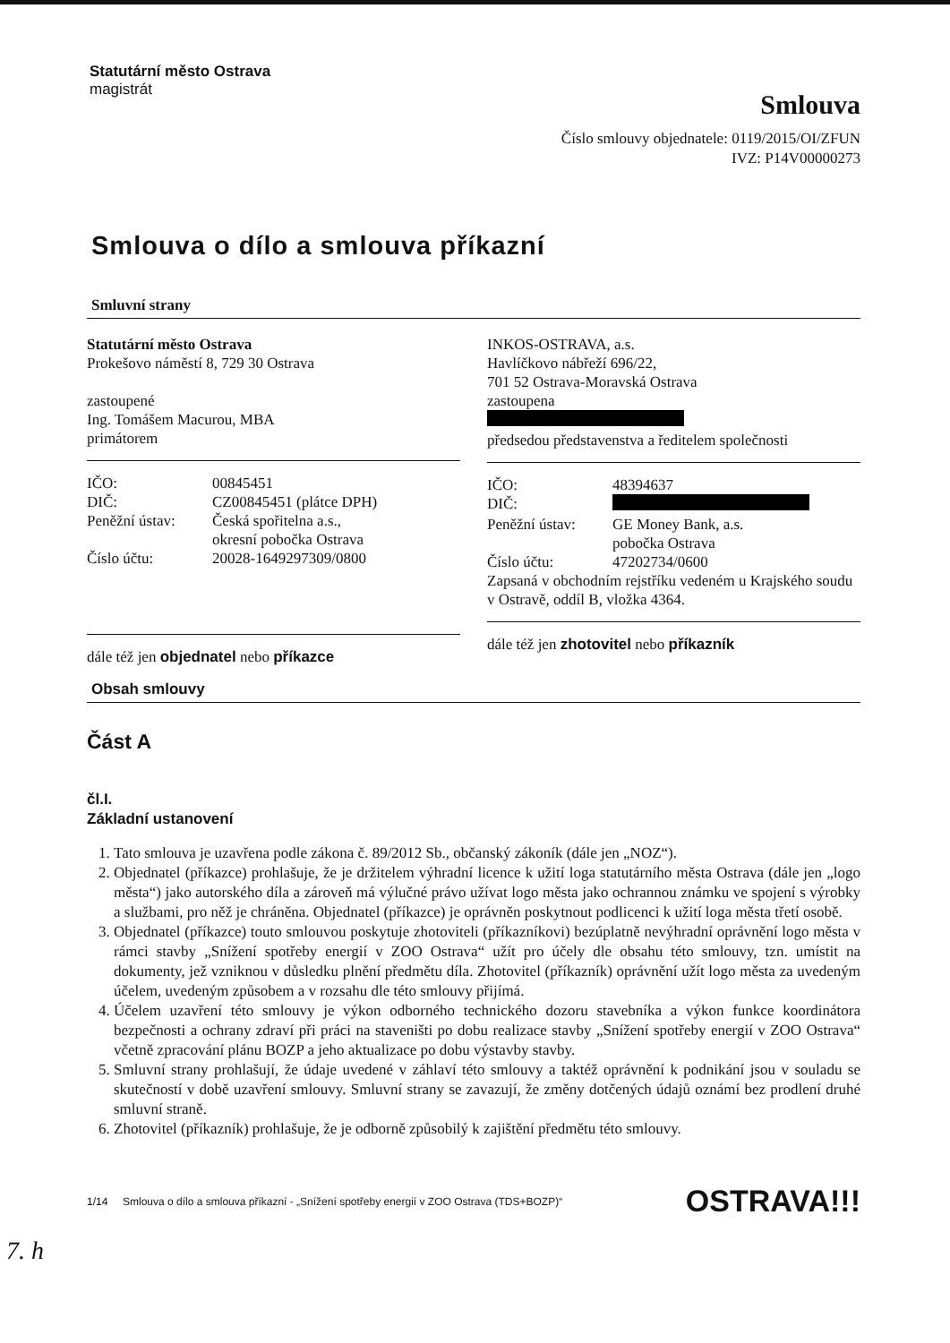Statutární město Ostrava
magistrát
Smlouva
Číslo smlouvy objednatele: 0119/2015/OI/ZFUN
IVZ: P14V00000273
Smlouva o dílo a smlouva příkazní
Smluvní strany
Statutární město Ostrava
Prokešovo náměstí 8, 729 30 Ostrava
zastoupené
Ing. Tomášem Macurou, MBA
primátorem
| IČO: | 00845451 |
| DIČ: | CZ00845451 (plátce DPH) |
| Peněžní ústav: | Česká spořitelna a.s., okresní pobočka Ostrava |
| Číslo účtu: | 20028-1649297309/0800 |
dále též jen objednatel nebo příkazce
INKOS-OSTRAVA, a.s.
Havlíčkovo nábřeží 696/22,
701 52 Ostrava-Moravská Ostrava
zastoupena
předsedou představenstva a ředitelem společnosti
| IČO: | 48394637 |
| DIČ: | |
| Peněžní ústav: | GE Money Bank, a.s. pobočka Ostrava |
| Číslo účtu: | 47202734/0600 |
Zapsaná v obchodním rejstříku vedeném u Krajského soudu v Ostravě, oddíl B, vložka 4364.
dále též jen zhotovitel nebo příkazník
Obsah smlouvy
Část A
čl.I.
Základní ustanovení
1. Tato smlouva je uzavřena podle zákona č. 89/2012 Sb., občanský zákoník (dále jen „NOZ“).
2. Objednatel (příkazce) prohlašuje, že je držitelem výhradní licence k užití loga statutárního města Ostrava (dále jen „logo města“) jako autorského díla a zároveň má výlučné právo užívat logo města jako ochrannou známku ve spojení s výrobky a službami, pro něž je chráněna. Objednatel (příkazce) je oprávněn poskytnout podlicenci k užití loga města třetí osobě.
3. Objednatel (příkazce) touto smlouvou poskytuje zhotoviteli (příkazníkovi) bezúplatně nevýhradní oprávnění logo města v rámci stavby „Snížení spotřeby energií v ZOO Ostrava“ užít pro účely dle obsahu této smlouvy, tzn. umístit na dokumenty, jež vzniknou v důsledku plnění předmětu díla. Zhotovitel (příkazník) oprávnění užít logo města za uvedeným účelem, uvedeným způsobem a v rozsahu dle této smlouvy přijímá.
4. Účelem uzavření této smlouvy je výkon odborného technického dozoru stavebníka a výkon funkce koordinátora bezpečnosti a ochrany zdraví při práci na staveništi po dobu realizace stavby „Snížení spotřeby energií v ZOO Ostrava“ včetně zpracování plánu BOZP a jeho aktualizace po dobu výstavby stavby.
5. Smluvní strany prohlašují, že údaje uvedené v záhlaví této smlouvy a taktéž oprávnění k podnikání jsou v souladu se skutečností v době uzavření smlouvy. Smluvní strany se zavazují, že změny dotčených údajů oznámí bez prodlení druhé smluvní straně.
6. Zhotovitel (příkazník) prohlašuje, že je odborně způsobilý k zajištění předmětu této smlouvy.
1/14 Smlouva o dílo a smlouva příkazní - „Snížení spotřeby energií v ZOO Ostrava (TDS+BOZP)“OSTRAVA!!!
7. h